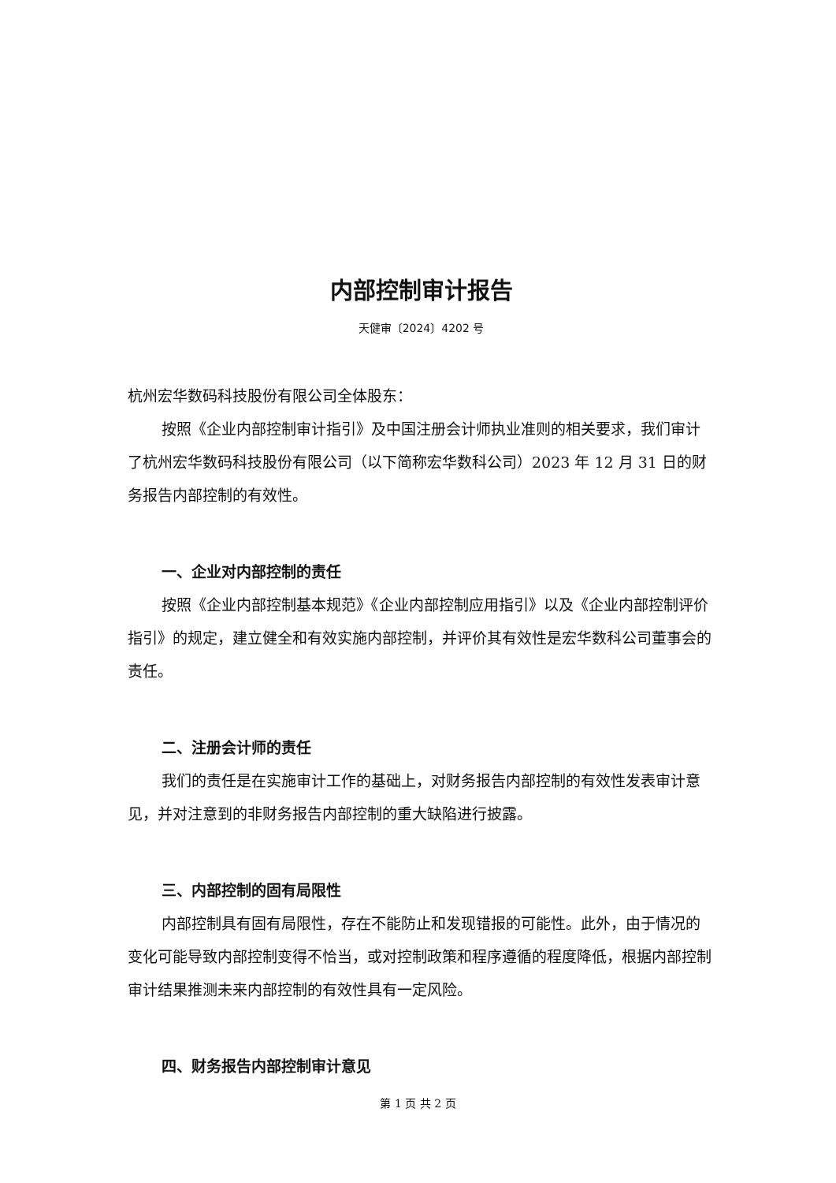内部控制审计报告
天健审〔2024〕4202 号
杭州宏华数码科技股份有限公司全体股东：
按照《企业内部控制审计指引》及中国注册会计师执业准则的相关要求，我们审计了杭州宏华数码科技股份有限公司（以下简称宏华数科公司）2023 年 12 月 31 日的财务报告内部控制的有效性。
一、企业对内部控制的责任
按照《企业内部控制基本规范》《企业内部控制应用指引》以及《企业内部控制评价指引》的规定，建立健全和有效实施内部控制，并评价其有效性是宏华数科公司董事会的责任。
二、注册会计师的责任
我们的责任是在实施审计工作的基础上，对财务报告内部控制的有效性发表审计意见，并对注意到的非财务报告内部控制的重大缺陷进行披露。
三、内部控制的固有局限性
内部控制具有固有局限性，存在不能防止和发现错报的可能性。此外，由于情况的变化可能导致内部控制变得不恰当，或对控制政策和程序遵循的程度降低，根据内部控制审计结果推测未来内部控制的有效性具有一定风险。
四、财务报告内部控制审计意见
第 1 页 共 2 页